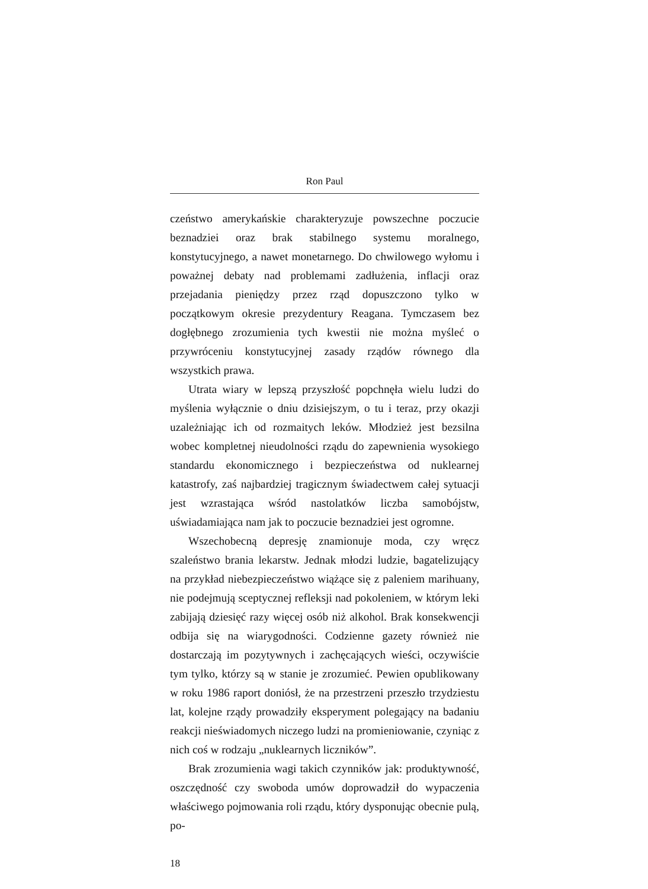Ron Paul
czeństwo amerykańskie charakteryzuje powszechne poczucie beznadziei oraz brak stabilnego systemu moralnego, konstytucyjnego, a nawet monetarnego. Do chwilowego wyłomu i poważnej debaty nad problemami zadłużenia, inflacji oraz przejadania pieniędzy przez rząd dopuszczono tylko w początkowym okresie prezydentury Reagana. Tymczasem bez dogłębnego zrozumienia tych kwestii nie można myśleć o przywróceniu konstytucyjnej zasady rządów równego dla wszystkich prawa.
Utrata wiary w lepszą przyszłość popchnęła wielu ludzi do myślenia wyłącznie o dniu dzisiejszym, o tu i teraz, przy okazji uzależniając ich od rozmaitych leków. Młodzież jest bezsilna wobec kompletnej nieudolności rządu do zapewnienia wysokiego standardu ekonomicznego i bezpieczeństwa od nuklearnej katastrofy, zaś najbardziej tragicznym świadectwem całej sytuacji jest wzrastająca wśród nastolatków liczba samobójstw, uświadamiająca nam jak to poczucie beznadziei jest ogromne.
Wszechobecną depresję znamionuje moda, czy wręcz szaleństwo brania lekarstw. Jednak młodzi ludzie, bagatelizujący na przykład niebezpieczeństwo wiążące się z paleniem marihuany, nie podejmują sceptycznej refleksji nad pokoleniem, w którym leki zabijają dziesięć razy więcej osób niż alkohol. Brak konsekwencji odbija się na wiarygodności. Codzienne gazety również nie dostarczają im pozytywnych i zachęcających wieści, oczywiście tym tylko, którzy są w stanie je zrozumieć. Pewien opublikowany w roku 1986 raport doniósł, że na przestrzeni przeszło trzydziestu lat, kolejne rządy prowadziły eksperyment polegający na badaniu reakcji nieświadomych niczego ludzi na promieniowanie, czyniąc z nich coś w rodzaju „nuklearnych liczników”.
Brak zrozumienia wagi takich czynników jak: produktywność, oszczędność czy swoboda umów doprowadził do wypaczenia właściwego pojmowania roli rządu, który dysponując obecnie pulą, po-
18